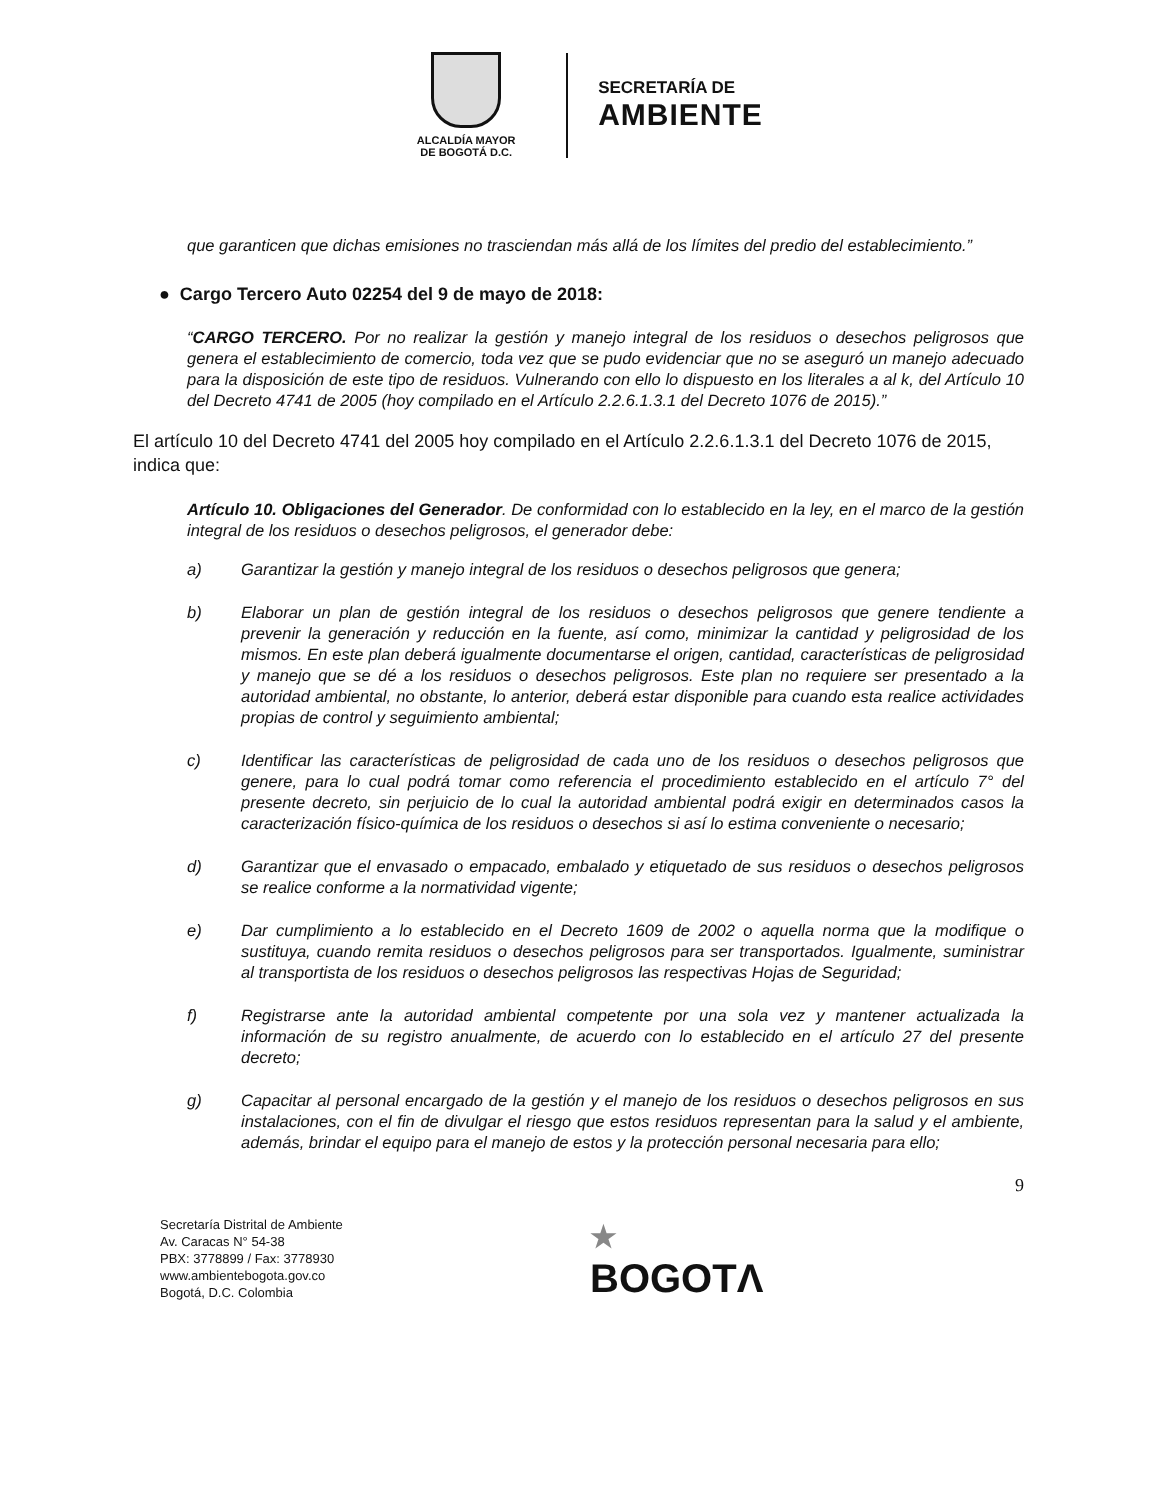ALCALDÍA MAYOR
DE BOGOTÁ D.C.
SECRETARÍA DE
AMBIENTE
que garanticen que dichas emisiones no trasciendan más allá de los límites del predio del establecimiento.”
● Cargo Tercero Auto 02254 del 9 de mayo de 2018:
“CARGO TERCERO. Por no realizar la gestión y manejo integral de los residuos o desechos peligrosos que genera el establecimiento de comercio, toda vez que se pudo evidenciar que no se aseguró un manejo adecuado para la disposición de este tipo de residuos. Vulnerando con ello lo dispuesto en los literales a al k, del Artículo 10 del Decreto 4741 de 2005 (hoy compilado en el Artículo 2.2.6.1.3.1 del Decreto 1076 de 2015).”
El artículo 10 del Decreto 4741 del 2005 hoy compilado en el Artículo 2.2.6.1.3.1 del Decreto 1076 de 2015, indica que:
Artículo 10. Obligaciones del Generador. De conformidad con lo establecido en la ley, en el marco de la gestión integral de los residuos o desechos peligrosos, el generador debe:
a) Garantizar la gestión y manejo integral de los residuos o desechos peligrosos que genera;
b) Elaborar un plan de gestión integral de los residuos o desechos peligrosos que genere tendiente a prevenir la generación y reducción en la fuente, así como, minimizar la cantidad y peligrosidad de los mismos. En este plan deberá igualmente documentarse el origen, cantidad, características de peligrosidad y manejo que se dé a los residuos o desechos peligrosos. Este plan no requiere ser presentado a la autoridad ambiental, no obstante, lo anterior, deberá estar disponible para cuando esta realice actividades propias de control y seguimiento ambiental;
c) Identificar las características de peligrosidad de cada uno de los residuos o desechos peligrosos que genere, para lo cual podrá tomar como referencia el procedimiento establecido en el artículo 7° del presente decreto, sin perjuicio de lo cual la autoridad ambiental podrá exigir en determinados casos la caracterización físico-química de los residuos o desechos si así lo estima conveniente o necesario;
d) Garantizar que el envasado o empacado, embalado y etiquetado de sus residuos o desechos peligrosos se realice conforme a la normatividad vigente;
e) Dar cumplimiento a lo establecido en el Decreto 1609 de 2002 o aquella norma que la modifique o sustituya, cuando remita residuos o desechos peligrosos para ser transportados. Igualmente, suministrar al transportista de los residuos o desechos peligrosos las respectivas Hojas de Seguridad;
f) Registrarse ante la autoridad ambiental competente por una sola vez y mantener actualizada la información de su registro anualmente, de acuerdo con lo establecido en el artículo 27 del presente decreto;
g) Capacitar al personal encargado de la gestión y el manejo de los residuos o desechos peligrosos en sus instalaciones, con el fin de divulgar el riesgo que estos residuos representan para la salud y el ambiente, además, brindar el equipo para el manejo de estos y la protección personal necesaria para ello;
9
Secretaría Distrital de Ambiente
Av. Caracas N° 54-38
PBX: 3778899 / Fax: 3778930
www.ambientebogota.gov.co
Bogotá, D.C. Colombia
★
BOGOTΛ